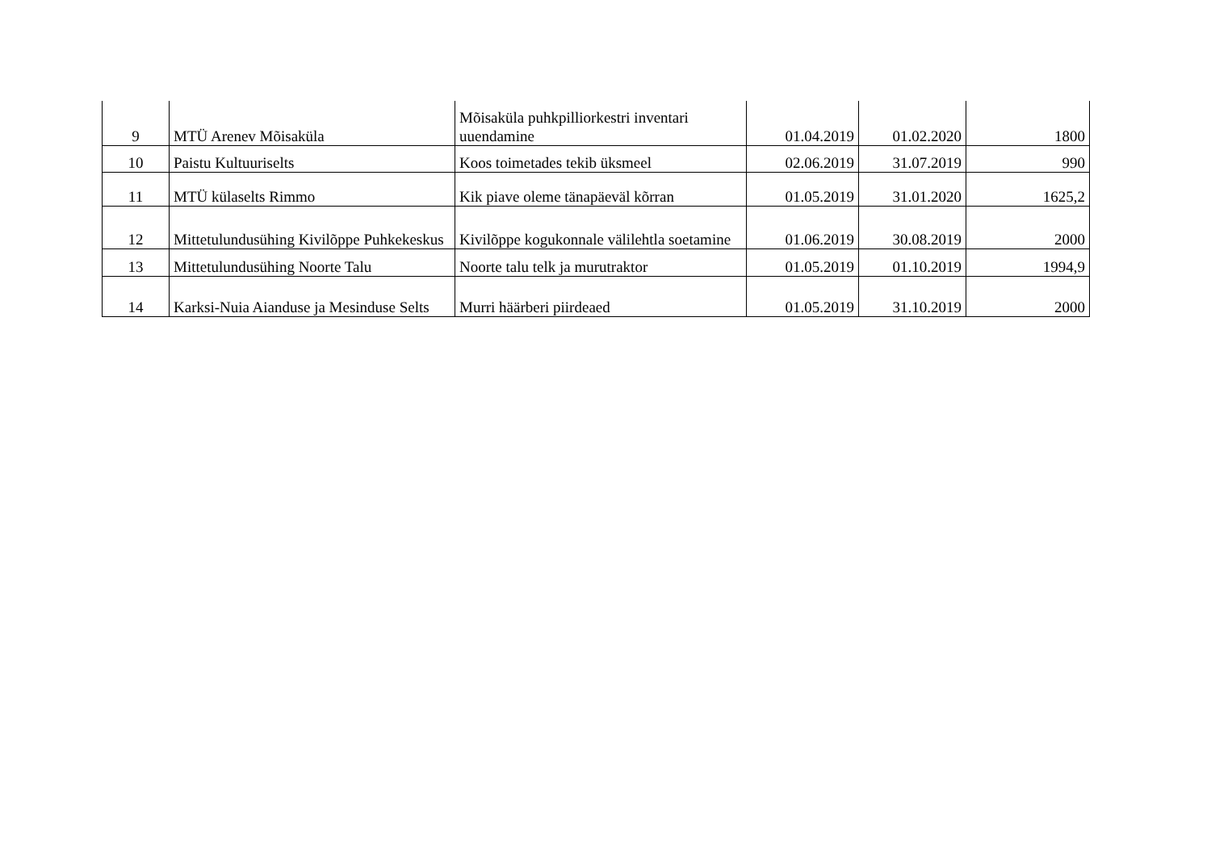| 9 | MTÜ Arenev Mõisaküla | Mõisaküla puhkpilliorkestri inventari uuendamine | 01.04.2019 | 01.02.2020 | 1800 |
| 10 | Paistu Kultuuriselts | Koos toimetades tekib üksmeel | 02.06.2019 | 31.07.2019 | 990 |
| 11 | MTÜ külaselts Rimmo | Kik piave oleme tänapäeväl kõrran | 01.05.2019 | 31.01.2020 | 1625,2 |
| 12 | Mittetulundusühing Kivilõppe Puhkekeskus | Kivilõppe kogukonnale välilehtla soetamine | 01.06.2019 | 30.08.2019 | 2000 |
| 13 | Mittetulundusühing Noorte Talu | Noorte talu telk ja murutraktor | 01.05.2019 | 01.10.2019 | 1994,9 |
| 14 | Karksi-Nuia Aianduse ja Mesinduse Selts | Murri häärberi piirdeaed | 01.05.2019 | 31.10.2019 | 2000 |